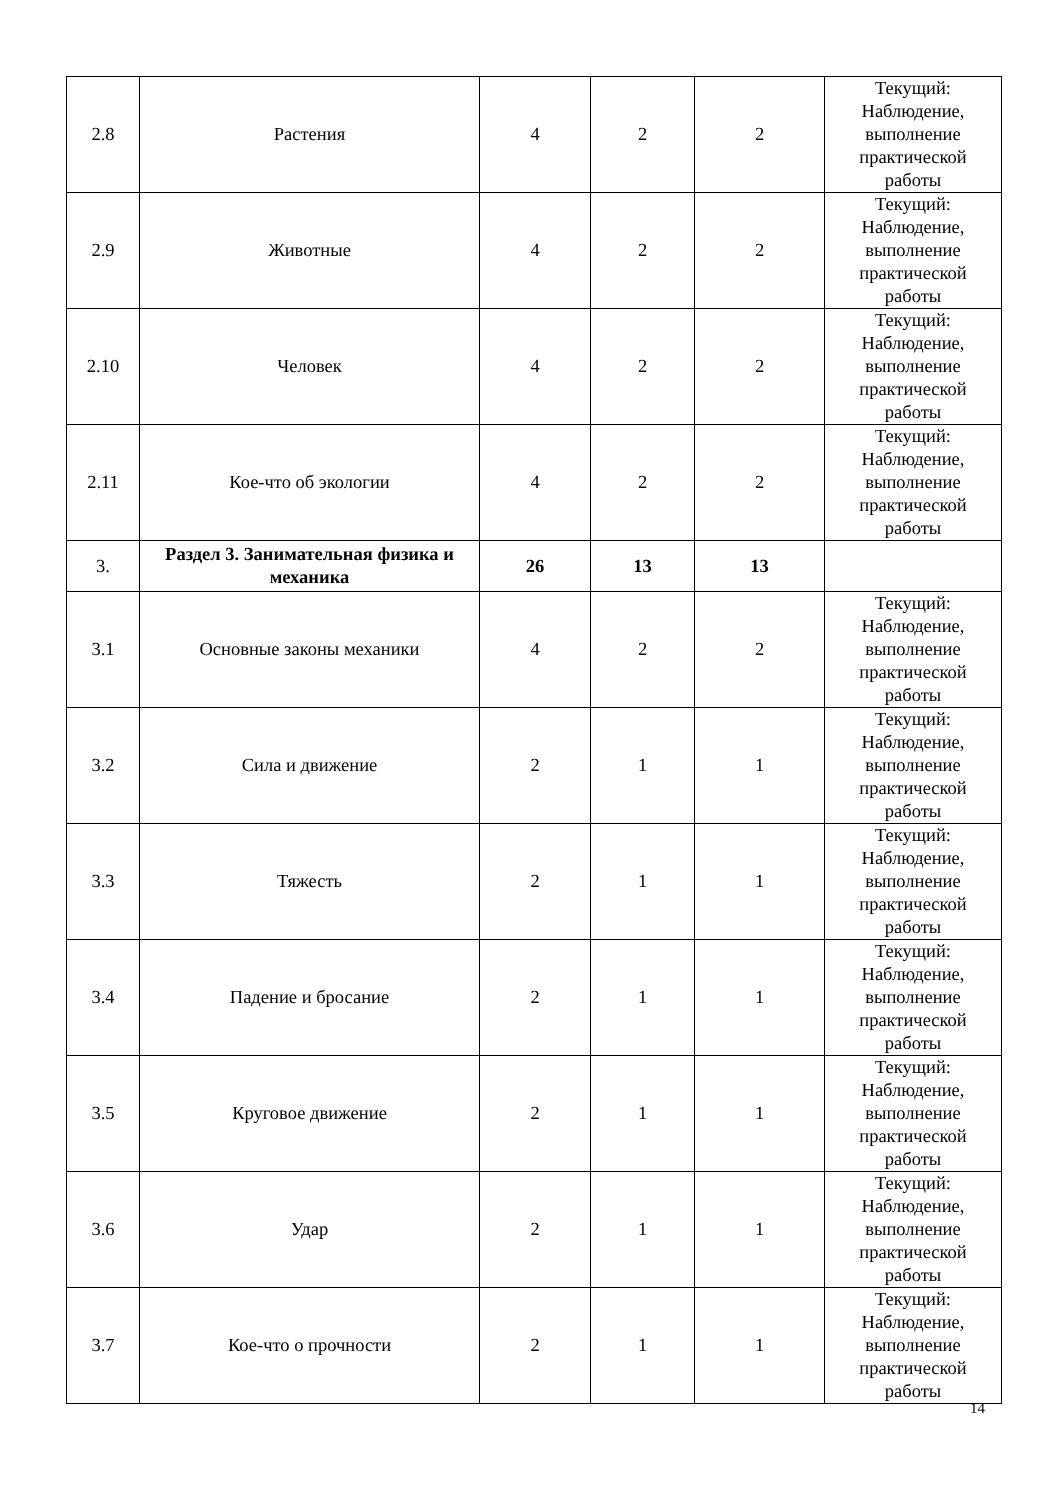| 2.8 | Растения | 4 | 2 | 2 | Текущий: Наблюдение, выполнение практической работы |
| 2.9 | Животные | 4 | 2 | 2 | Текущий: Наблюдение, выполнение практической работы |
| 2.10 | Человек | 4 | 2 | 2 | Текущий: Наблюдение, выполнение практической работы |
| 2.11 | Кое-что об экологии | 4 | 2 | 2 | Текущий: Наблюдение, выполнение практической работы |
| 3. | Раздел 3. Занимательная физика и механика | 26 | 13 | 13 | |
| 3.1 | Основные законы механики | 4 | 2 | 2 | Текущий: Наблюдение, выполнение практической работы |
| 3.2 | Сила и движение | 2 | 1 | 1 | Текущий: Наблюдение, выполнение практической работы |
| 3.3 | Тяжесть | 2 | 1 | 1 | Текущий: Наблюдение, выполнение практической работы |
| 3.4 | Падение и бросание | 2 | 1 | 1 | Текущий: Наблюдение, выполнение практической работы |
| 3.5 | Круговое движение | 2 | 1 | 1 | Текущий: Наблюдение, выполнение практической работы |
| 3.6 | Удар | 2 | 1 | 1 | Текущий: Наблюдение, выполнение практической работы |
| 3.7 | Кое-что о прочности | 2 | 1 | 1 | Текущий: Наблюдение, выполнение практической работы |
14